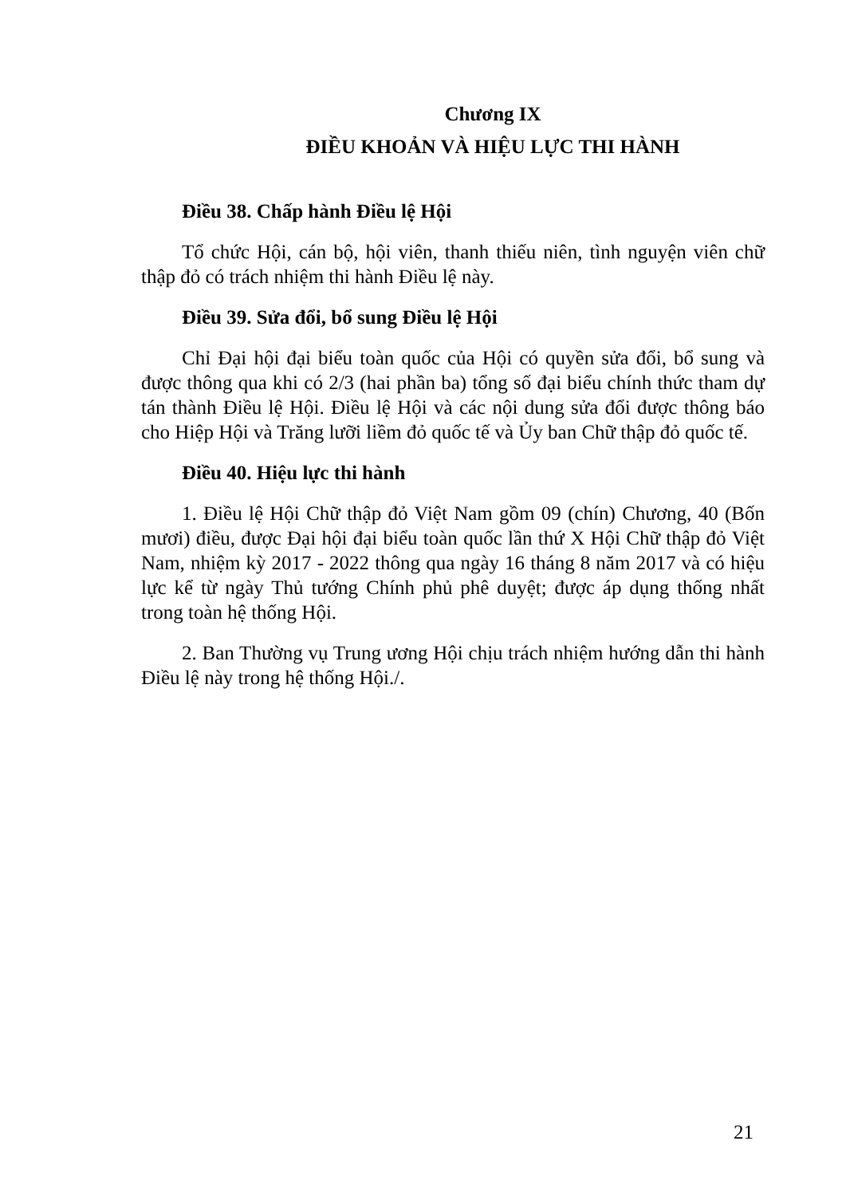Chương IX
ĐIỀU KHOẢN VÀ HIỆU LỰC THI HÀNH
Điều 38. Chấp hành Điều lệ Hội
Tổ chức Hội, cán bộ, hội viên, thanh thiếu niên, tình nguyện viên chữ thập đỏ có trách nhiệm thi hành Điều lệ này.
Điều 39. Sửa đổi, bổ sung Điều lệ Hội
Chỉ Đại hội đại biểu toàn quốc của Hội có quyền sửa đổi, bổ sung và được thông qua khi có 2/3 (hai phần ba) tổng số đại biểu chính thức tham dự tán thành Điều lệ Hội. Điều lệ Hội và các nội dung sửa đổi được thông báo cho Hiệp Hội và Trăng lưỡi liềm đỏ quốc tế và Ủy ban Chữ thập đỏ quốc tế.
Điều 40. Hiệu lực thi hành
1. Điều lệ Hội Chữ thập đỏ Việt Nam gồm 09 (chín) Chương, 40 (Bốn mươi) điều, được Đại hội đại biểu toàn quốc lần thứ X Hội Chữ thập đỏ Việt Nam, nhiệm kỳ 2017 - 2022 thông qua ngày 16 tháng 8 năm 2017 và có hiệu lực kể từ ngày Thủ tướng Chính phủ phê duyệt; được áp dụng thống nhất trong toàn hệ thống Hội.
2. Ban Thường vụ Trung ương Hội chịu trách nhiệm hướng dẫn thi hành Điều lệ này trong hệ thống Hội./.
21